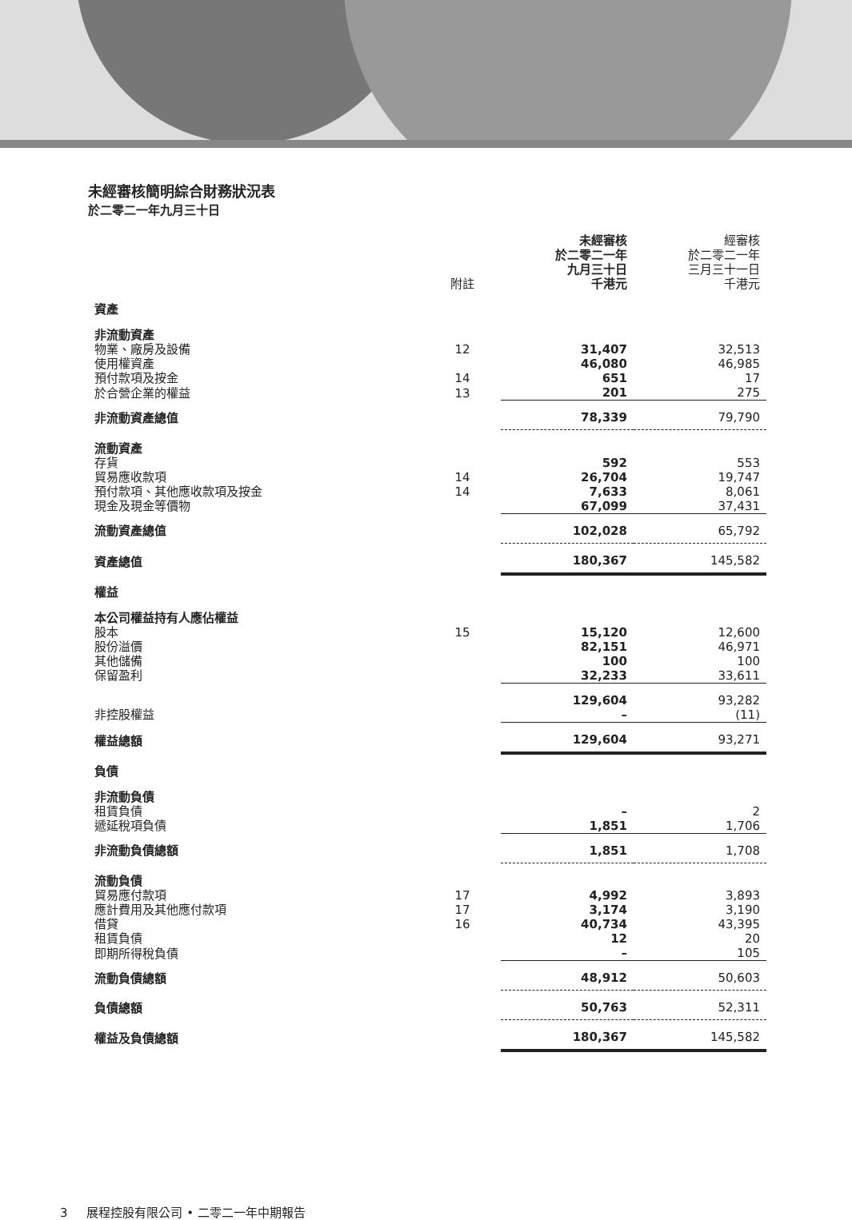未經審核簡明綜合財務狀況表
於二零二一年九月三十日
| | 附註 | 未經審核 於二零二一年 九月三十日 千港元 | 經審核 於二零二一年 三月三十一日 千港元 |
| --- | --- | --- | --- |
| 資產 | | | |
| 非流動資產 | | | |
| 物業、廠房及設備 | 12 | 31,407 | 32,513 |
| 使用權資產 | | 46,080 | 46,985 |
| 預付款項及按金 | 14 | 651 | 17 |
| 於合營企業的權益 | 13 | 201 | 275 |
| 非流動資產總值 | | 78,339 | 79,790 |
| 流動資產 | | | |
| 存貨 | | 592 | 553 |
| 貿易應收款項 | 14 | 26,704 | 19,747 |
| 預付款項、其他應收款項及按金 | 14 | 7,633 | 8,061 |
| 現金及現金等價物 | | 67,099 | 37,431 |
| 流動資產總值 | | 102,028 | 65,792 |
| 資產總值 | | 180,367 | 145,582 |
| 權益 | | | |
| 本公司權益持有人應佔權益 | | | |
| 股本 | 15 | 15,120 | 12,600 |
| 股份溢價 | | 82,151 | 46,971 |
| 其他儲備 | | 100 | 100 |
| 保留盈利 | | 32,233 | 33,611 |
| | | 129,604 | 93,282 |
| 非控股權益 | | – | (11) |
| 權益總額 | | 129,604 | 93,271 |
| 負債 | | | |
| 非流動負債 | | | |
| 租賃負債 | | – | 2 |
| 遞延稅項負債 | | 1,851 | 1,706 |
| 非流動負債總額 | | 1,851 | 1,708 |
| 流動負債 | | | |
| 貿易應付款項 | 17 | 4,992 | 3,893 |
| 應計費用及其他應付款項 | 17 | 3,174 | 3,190 |
| 借貸 | 16 | 40,734 | 43,395 |
| 租賃負債 | | 12 | 20 |
| 即期所得稅負債 | | – | 105 |
| 流動負債總額 | | 48,912 | 50,603 |
| 負債總額 | | 50,763 | 52,311 |
| 權益及負債總額 | | 180,367 | 145,582 |
3 展程控股有限公司 • 二零二一年中期報告